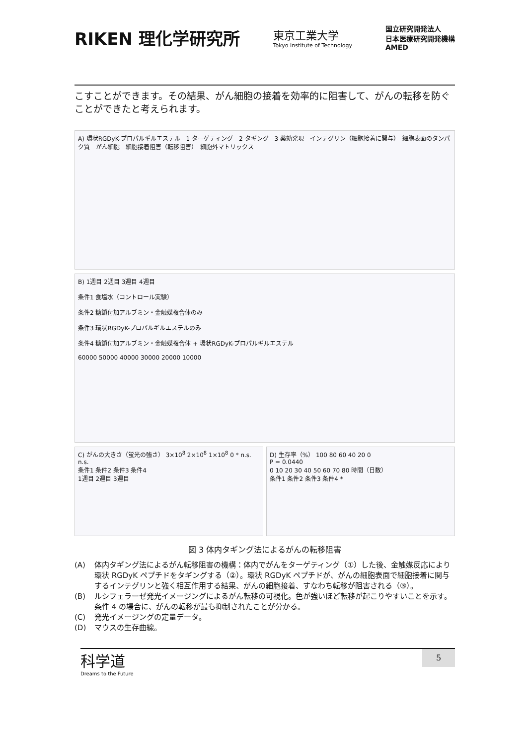RIKEN 理化学研究所
東京工業大学
Tokyo Institute of Technology
国立研究開発法人
日本医療研究開発機構
AMED
こすことができます。その結果、がん細胞の接着を効率的に阻害して、がんの転移を防ぐことができたと考えられます。
A) 環状RGDyK-プロパルギルエステル　1 ターゲティング　2 タギング　3 薬効発現　インテグリン（細胞接着に関与）　細胞表面のタンパク質　がん細胞　細胞接着阻害（転移阻害）　細胞外マトリックス
B) 1週目 2週目 3週目 4週目
条件1 食塩水（コントロール実験）
条件2 糖鎖付加アルブミン・金触媒複合体のみ
条件3 環状RGDyK-プロパルギルエステルのみ
条件4 糖鎖付加アルブミン・金触媒複合体 + 環状RGDyK-プロパルギルエステル
60000 50000 40000 30000 20000 10000
C) がんの大きさ（蛍光の強さ） 3×10<sup>8</sup> 2×10<sup>8</sup> 1×10<sup>8</sup> 0 * n.s. n.s.
条件1 条件2 条件3 条件4
1週目 2週目 3週目
D) 生存率（%） 100 80 60 40 20 0
P = 0.0440
0 10 20 30 40 50 60 70 80 時間（日数）
条件1 条件2 条件3 条件4 *
図 3 体内タギング法によるがんの転移阻害
(A) 体内タギング法によるがん転移阻害の機構：体内でがんをターゲティング（①）した後、金触媒反応により環状 RGDyK ペプチドをタギングする（②）。環状 RGDyK ペプチドが、がんの細胞表面で細胞接着に関与するインテグリンと強く相互作用する結果、がんの細胞接着、すなわち転移が阻害される（③）。
(B) ルシフェラーゼ発光イメージングによるがん転移の可視化。色が強いほど転移が起こりやすいことを示す。条件 4 の場合に、がんの転移が最も抑制されたことが分かる。
(C) 発光イメージングの定量データ。
(D) マウスの生存曲線。
科学道
Dreams to the Future
5